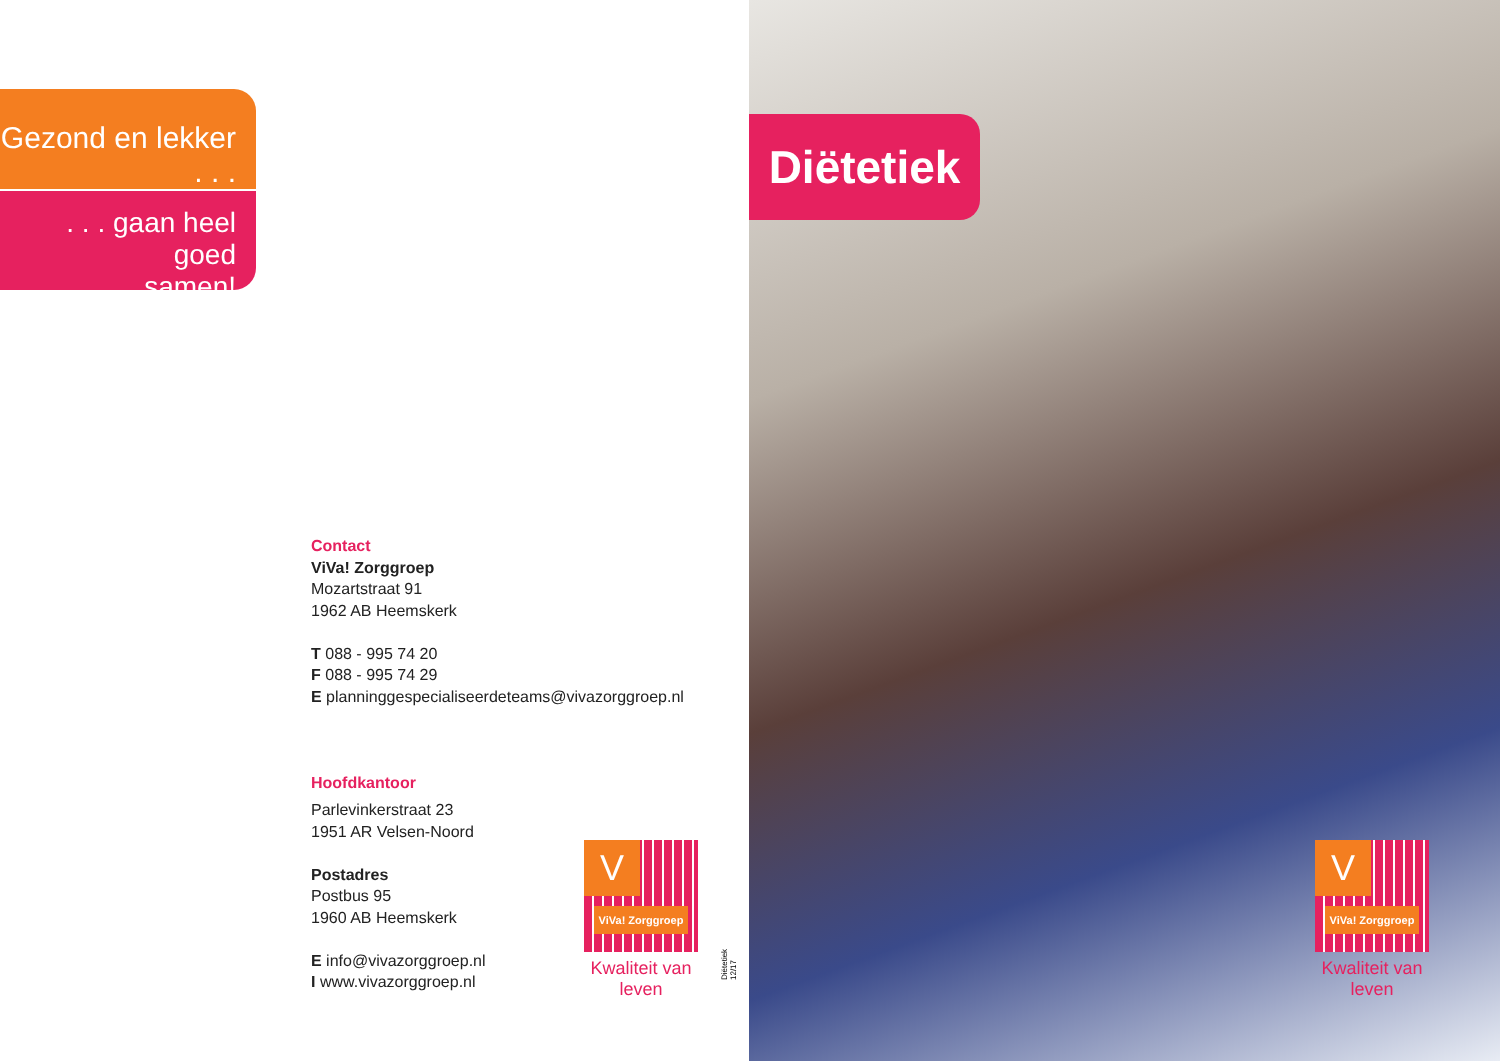Gezond en lekker . . .
. . . gaan heel goed
samen!
Contact
ViVa! Zorggroep
Mozartstraat 91
1962 AB Heemskerk
T 088 - 995 74 20
F 088 - 995 74 29
E planninggespecialiseerdeteams@vivazorggroep.nl
Hoofdkantoor
Parlevinkerstraat 23
1951 AR Velsen-Noord
Postadres
Postbus 95
1960 AB Heemskerk
E info@vivazorggroep.nl
I www.vivazorggroep.nl
V
ViVa! Zorggroep
Kwaliteit van leven
Diëtetiek 12/17
Diëtetiek
V
ViVa! Zorggroep
Kwaliteit van leven